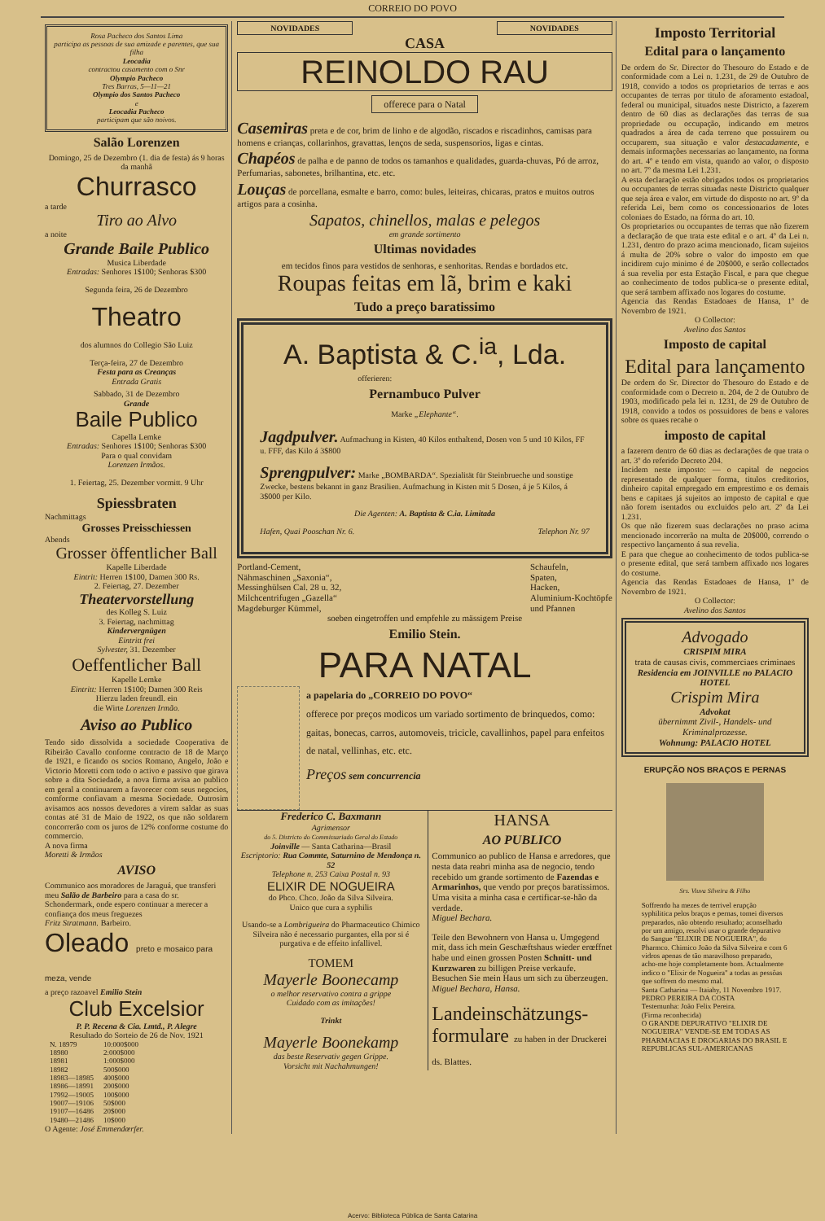CORREIO DO POVO
Rosa Pacheco dos Santos Lima
participa as pessoas de sua amizade e parentes, que sua filha
Leocadia
contractou casamento com o Snr
Olympio Pacheco
Tres Barras, 5—11—21
Olympio dos Santos Pacheco
e
Leocadia Pacheco
participam que são noivos.
Salão Lorenzen
Domingo, 25 de Dezembro (1. dia de festa) ás 9 horas da manhã
Churrasco
a tarde
Tiro ao Alvo
a noite
Grande Baile Publico
Musica Liberdade
Entradas: Senhores 1$100; Senhoras $300
Segunda feira, 26 de Dezembro
Theatro
dos alumnos do Collegio São Luiz
Terça-feira, 27 de Dezembro
Festa para as Creanças
Entrada Gratis
Sabbado, 31 de Dezembro
Grande
Baile Publico
Capella Lemke
Entradas: Senhores 1$100; Senhoras $300
Para o qual convidam
Lorenzen Irmãos.
1. Feiertag, 25. Dezember vormitt. 9 Uhr
Spiessbraten
Nachmittags
Grosses Preisschiessen
Abends
Grosser öffentlicher Ball
Kapelle Liberdade
Eintrit: Herren 1$100, Damen 300 Rs.
2. Feiertag, 27. Dezember
Theatervorstellung
des Kolleg S. Luiz
3. Feiertag, nachmittag
Kindervergnügen
Eintritt frei
Sylvester, 31. Dezember
Oeffentlicher Ball
Kapelle Lemke
Eintritt: Herren 1$100; Damen 300 Reis
Hierzu laden freundl. ein
die Wirte Lorenzen Irmão.
Aviso ao Publico
Tendo sido dissolvida a sociedade Cooperativa de Ribeirão Cavallo conforme contracto de 18 de Março de 1921, e ficando os socios Romano, Angelo, João e Victorio Moretti com todo o activo e passivo que girava sobre a dita Sociedade, a nova firma avisa ao publico em geral a continuarem a favorecer com seus negocios, comforme confiavam a mesma Sociedade. Outrosim avisamos aos nossos devedores a virem saldar as suas contas até 31 de Maio de 1922, os que não soldarem concorrerão com os juros de 12% conforme costume do commercio.
A nova firma
Moretti & Irmãos
AVISO
Communico aos moradores de Jaraguá, que transferi meu Salão de Barbeiro para a casa do sr. Schondermark, onde espero continuar a merecer a confiança dos meus freguezes
Fritz Stratmann. Barbeiro.
Oleado preto e mosaico para meza, vende
a preço razoavel Emilio Stein
Club Excelsior
P. P. Recena & Cia. Lmtd., P. Alegre
Resultado do Sorteio de 26 de Nov. 1921
| N. 18979 | 10:000$000 |
| 18980 | 2:000$000 |
| 18981 | 1:000$000 |
| 18982 | 500$000 |
| 18983—18985 | 400$000 |
| 18986—18991 | 200$000 |
| 17992—19005 | 100$000 |
| 19007—19106 | 50$000 |
| 19107—16486 | 20$000 |
| 19480—21486 | 10$000 |
O Agente: José Emmendœrfer.
NOVIDADES NOVIDADES
CASA
REINOLDO RAU
offerece para o Natal
Casemiras preta e de cor, brim de linho e de algodão, riscados e riscadinhos, camisas para homens e crianças, collarinhos, gravattas, lenços de seda, suspensorios, ligas e cintas.
Chapéos de palha e de panno de todos os tamanhos e qualidades, guarda-chuvas, Pó de arroz, Perfumarias, sabonetes, brilhantina, etc. etc.
Louças de porcellana, esmalte e barro, como: bules, leiteiras, chicaras, pratos e muitos outros artigos para a cosinha.
Sapatos, chinellos, malas e pelegos
em grande sortimento
Ultimas novidades
em tecidos finos para vestidos de senhoras, e senhoritas. Rendas e bordados etc.
Roupas feitas em lã, brim e kaki
Tudo a preço baratissimo
A. Baptista & C.<sup>ia</sup>, Lda.
offerieren:
Pernambuco Pulver
Marke „Elephante“.
Jagdpulver. Aufmachung in Kisten, 40 Kilos enthaltend, Dosen von 5 und 10 Kilos, FF u. FFF, das Kilo á 3$800
Sprengpulver: Marke „BOMBARDA“. Spezialität für Steinbrueche und sonstige Zwecke, bestens bekannt in ganz Brasilien. Aufmachung in Kisten mit 5 Dosen, á je 5 Kilos, á 3$000 per Kilo.
Die Agenten: A. Baptista & C.ia. Limitada
Hafen, Quai Pooschan Nr. 6. Telephon Nr. 97
Portland-Cement,
Nähmaschinen „Saxonia“,
Messinghülsen Cal. 28 u. 32,
Milchcentrifugen „Gazella“
Magdeburger Kümmel,
Schaufeln,
Spaten,
Hacken,
Aluminium-Kochtöpfe
und Pfannen
soeben eingetroffen und empfehle zu mässigem Preise
Emilio Stein.
PARA NATAL
a papelaria do „CORREIO DO POVO“
offerece por preços modicos um variado sortimento de brinquedos, como: gaitas, bonecas, carros, automoveis, tricicle, cavallinhos, papel para enfeitos de natal, vellinhas, etc. etc.
Preços sem concurrencia
Frederico C. Baxmann
Agrimensor
do 5. Districto do Commissariado Geral do Estado
Joinville — Santa Catharina—Brasil
Escriptorio: Rua Commte, Saturnino de Mendonça n. 52
Telephone n. 253 Caixa Postal n. 93
ELIXIR DE NOGUEIRA
do Phco. Chco. João da Silva Silveira.
Unico que cura a syphilis
Usando-se a Lombrigueira do Pharmaceutico Chimico Silveira não é necessario purgantes, ella por si é purgativa e de effeito infallivel.
TOMEM
Mayerle Boonecamp
o melhor reservativo contra a grippe
Cuidado com as imitações!
Trinkt
Mayerle Boonekamp
das beste Reservativ gegen Grippe.
Vorsicht mit Nachahmungen!
HANSA
AO PUBLICO
Communico ao publico de Hansa e arredores, que nesta data reabri minha asa de negocio, tendo recebido um grande sortimento de Fazendas e Armarinhos, que vendo por preços baratissimos.
Uma visita a minha casa e certificar-se-hão da verdade.
Miguel Bechara.
Teile den Bewohnern von Hansa u. Umgegend mit, dass ich mein Geschæftshaus wieder erœffnet habe und einen grossen Posten Schnitt- und Kurzwaren zu billigen Preise verkaufe.
Besuchen Sie mein Haus um sich zu überzeugen.
Miguel Bechara, Hansa.
Landeinschätzungs-formulare zu haben in der Druckerei ds. Blattes.
Imposto Territorial
Edital para o lançamento
De ordem do Sr. Director do Thesouro do Estado e de conformidade com a Lei n. 1.231, de 29 de Outubro de 1918, convido a todos os proprietarios de terras e aos occupantes de terras por titulo de aforamento estadoal, federal ou municipal, situados neste Districto, a fazerem dentro de 60 dias as declarações das terras de sua propriedade ou occupação, indicando em metros quadrados a área de cada terreno que possuirem ou occuparem, sua situação e valor destacadamente, e demais informações necessarias ao lançamento, na forma do art. 4º e tendo em vista, quando ao valor, o disposto no art. 7º da mesma Lei 1.231.
A esta declaração estão obrigados todos os proprietarios ou occupantes de terras situadas neste Districto qualquer que seja área e valor, em virtude do disposto no art. 9º da referida Lei, bem como os concessionarios de lotes coloniaes do Estado, na fórma do art. 10.
Os proprietarios ou occupantes de terras que não fizerem a declaração de que trata este edital e o art. 4º da Lei n. 1.231, dentro do prazo acima mencionado, ficam sujeitos á multa de 20% sobre o valor do imposto em que incidirem cujo minimo é de 20$000, e serão collectados á sua revelia por esta Estação Fiscal, e para que chegue ao conhecimento de todos publica-se o presente edital, que será tambem affixado nos logares do costume.
Agencia das Rendas Estadoaes de Hansa, 1º de Novembro de 1921.
O Collector:
Avelino dos Santos
Imposto de capital
Edital para lançamento
De ordem do Sr. Director do Thesouro do Estado e de conformidade com o Decreto n. 204, de 2 de Outubro de 1903, modificado pela lei n. 1231, de 29 de Outubro de 1918, convido a todos os possuidores de bens e valores sobre os quaes recahe o
imposto de capital
a fazerem dentro de 60 dias as declarações de que trata o art. 3º do referido Decreto 204.
Incidem neste imposto: — o capital de negocios representado de qualquer forma, titulos creditorios, dinheiro capital empregado em emprestimo e os demais bens e capitaes já sujeitos ao imposto de capital e que não forem isentados ou excluidos pelo art. 2º da Lei 1.231.
Os que não fizerem suas declarações no praso acima mencionado incorrerão na multa de 20$000, correndo o respectivo lançamento á sua revelia.
E para que chegue ao conhecimento de todos publica-se o presente edital, que será tambem affixado nos logares do costume.
Agencia das Rendas Estadoaes de Hansa, 1º de Novembro de 1921.
O Collector:
Avelino dos Santos
Advogado
CRISPIM MIRA
trata de causas civis, commerciaes criminaes
Residencia em JOINVILLE no PALACIO HOTEL
Crispim Mira
Advokat
übernimmt Zivil-, Handels- und Kriminalprozesse.
Wohnung: PALACIO HOTEL
ERUPÇÃO NOS BRAÇOS E PERNAS
Srs. Viuva Silveira & Filho
Soffrendo ha mezes de terrivel erupção syphilitica pelos braços e pernas, tomei diversos preparados, não obtendo resultado; aconselhado por um amigo, resolvi usar o grande depurativo do Sangue "ELIXIR DE NOGUEIRA", do Pharmco. Chimico João da Silva Silveira e com 6 vidros apenas de tão maravilhoso preparado, acho-me hoje completamente bom. Actualmente indico o "Elixir de Nogueira" a todas as pessôas que soffrem do mesmo mal.
Santa Catharina — Itaiahy, 11 Novembro 1917.
PEDRO PEREIRA DA COSTA
Testemunha: João Felix Pereira.
(Firma reconhecida)
O GRANDE DEPURATIVO "ELIXIR DE NOGUEIRA" VENDE-SE EM TODAS AS PHARMACIAS E DROGARIAS DO BRASIL E REPUBLICAS SUL-AMERICANAS
Acervo: Biblioteca Pública de Santa Catarina